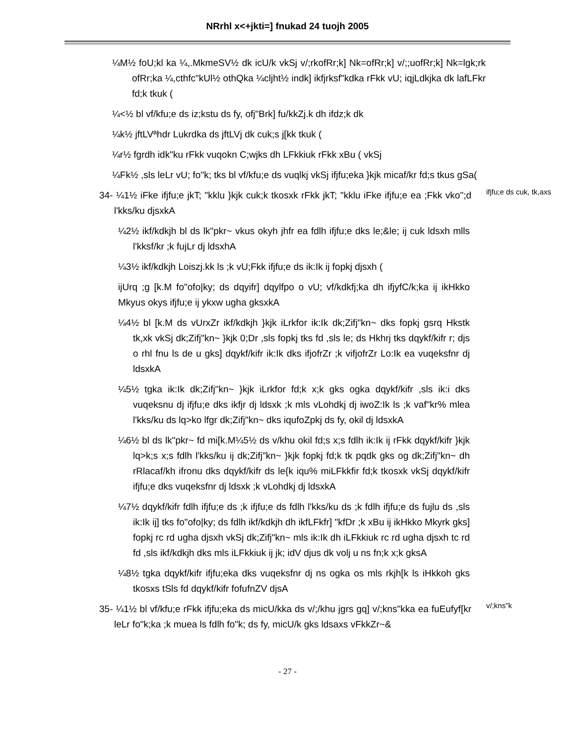NRrhl x<+jkti=] fnukad 24 tuojh 2005
¼M½ foU;kl ka ¼,.MkmeSV½ dk icU/k vkSj v/;rkofRr;k] Nk=ofRr;k] v/;;uofRr;k] Nk=lgk;rk ofRr;ka ¼,cthfc"kUl½ othQka ¼cljht½ indk] ikfjrksf"kdka rFkk vU; iqjLdkjka dk lafLFkr fd;k tkuk (
¼<½ bl vf/kfu;e ds iz;kstu ds fy, ofj"Brk] fu/kkZj.k dh ifdz;k dk
¼k½ jftLVªhdr Lukrdka ds jftLVj dk cuk;s j[kk tkuk (
¼r½ fgrdh idk"ku rFkk vuqokn C;wjks dh LFkkiuk rFkk xBu ( vkSj
¼Fk½ ,sls leLr vU; fo"k; tks bl vf/kfu;e ds vuqlkj vkSj ifjfu;eka }kjk micaf/kr fd;s tkus gSa(
34- ¼1½ iFke ifjfu;e jkT; "kklu }kjk cuk;k tkosxk rFkk jkT; "kklu iFke ifjfu;e ea ;Fkk vko";d l'kks/ku djsxkA
ifjfu;e ds cuk, tk,axs
¼2½ ikf/kdkjh bl ds lk"pkr~ vkus okyh jhfr ea fdlh ifjfu;e dks le;&le; ij cuk ldsxh mlls l'kksf/kr ;k fujLr dj ldsxhA
¼3½ ikf/kdkjh Loiszj.kk ls ;k vU;Fkk ifjfu;e ds ik:Ik ij fopkj djsxh (
ijUrq ;g [k.M fo"ofo|ky; ds dqyifr] dqylfpo o vU; vf/kdkfj;ka dh ifjyfC/k;ka ij ikHkko Mkyus okys ifjfu;e ij ykxw ugha gksxkA
¼4½ bl [k.M ds vUrxZr ikf/kdkjh }kjk iLrkfor ik:Ik dk;Zifj"kn~ dks fopkj gsrq Hkstk tk,xk vkSj dk;Zifj"kn~ }kjk 0;Dr ,sls fopkj tks fd ,sls le; ds Hkhrj tks dqykf/kifr r; djs o rhl fnu ls de u gks] dqykf/kifr ik:Ik dks ifjofrZr ;k vifjofrZr Lo:Ik ea vuqeksfnr dj ldsxkA
¼5½ tgka ik:Ik dk;Zifj"kn~ }kjk iLrkfor fd;k x;k gks ogka dqykf/kifr ,sls ik:i dks vuqeksnu dj ifjfu;e dks ikfjr dj ldsxk ;k mls vLohdkj dj iwoZ:Ik ls ;k vaf"kr% mlea l'kks/ku ds lq>ko lfgr dk;Zifj"kn~ dks iqufoZpkj ds fy, okil dj ldsxkA
¼6½ bl ds lk"pkr~ fd mi[k.M¼5½ ds v/khu okil fd;s x;s fdlh ik:Ik ij rFkk dqykf/kifr }kjk lq>k;s x;s fdlh l'kks/ku ij dk;Zifj"kn~ }kjk fopkj fd;k tk pqdk gks og dk;Zifj"kn~ dh rRlacaf/kh ifronu dks dqykf/kifr ds le{k iqu% miLFkkfir fd;k tkosxk vkSj dqykf/kifr ifjfu;e dks vuqeksfnr dj ldsxk ;k vLohdkj dj ldsxkA
¼7½ dqykf/kifr fdlh ifjfu;e ds ;k ifjfu;e ds fdlh l'kks/ku ds ;k fdlh ifjfu;e ds fujlu ds ,sls ik:Ik ij] tks fo"ofo|ky; ds fdlh ikf/kdkjh dh ikfLFkfr] "kfDr ;k xBu ij ikHkko Mkyrk gks] fopkj rc rd ugha djsxh vkSj dk;Zifj"kn~ mls ik:Ik dh iLFkkiuk rc rd ugha djsxh tc rd fd ,sls ikf/kdkjh dks mls iLFkkiuk ij jk; idV djus dk volj u ns fn;k x;k gksA
¼8½ tgka dqykf/kifr ifjfu;eka dks vuqeksfnr dj ns ogka os mls rkjh[k ls iHkkoh gks tkosxs tSls fd dqykf/kifr fofufnZV djsA
35- ¼1½ bl vf/kfu;e rFkk ifjfu;eka ds micU/kka ds v/;/khu jgrs gq] v/;kns"kka ea fuEufyf[kr leLr fo"k;ka ;k muea ls fdlh fo"k; ds fy, micU/k gks ldsaxs vFkkZr~&
v/;kns"k
- 27 -